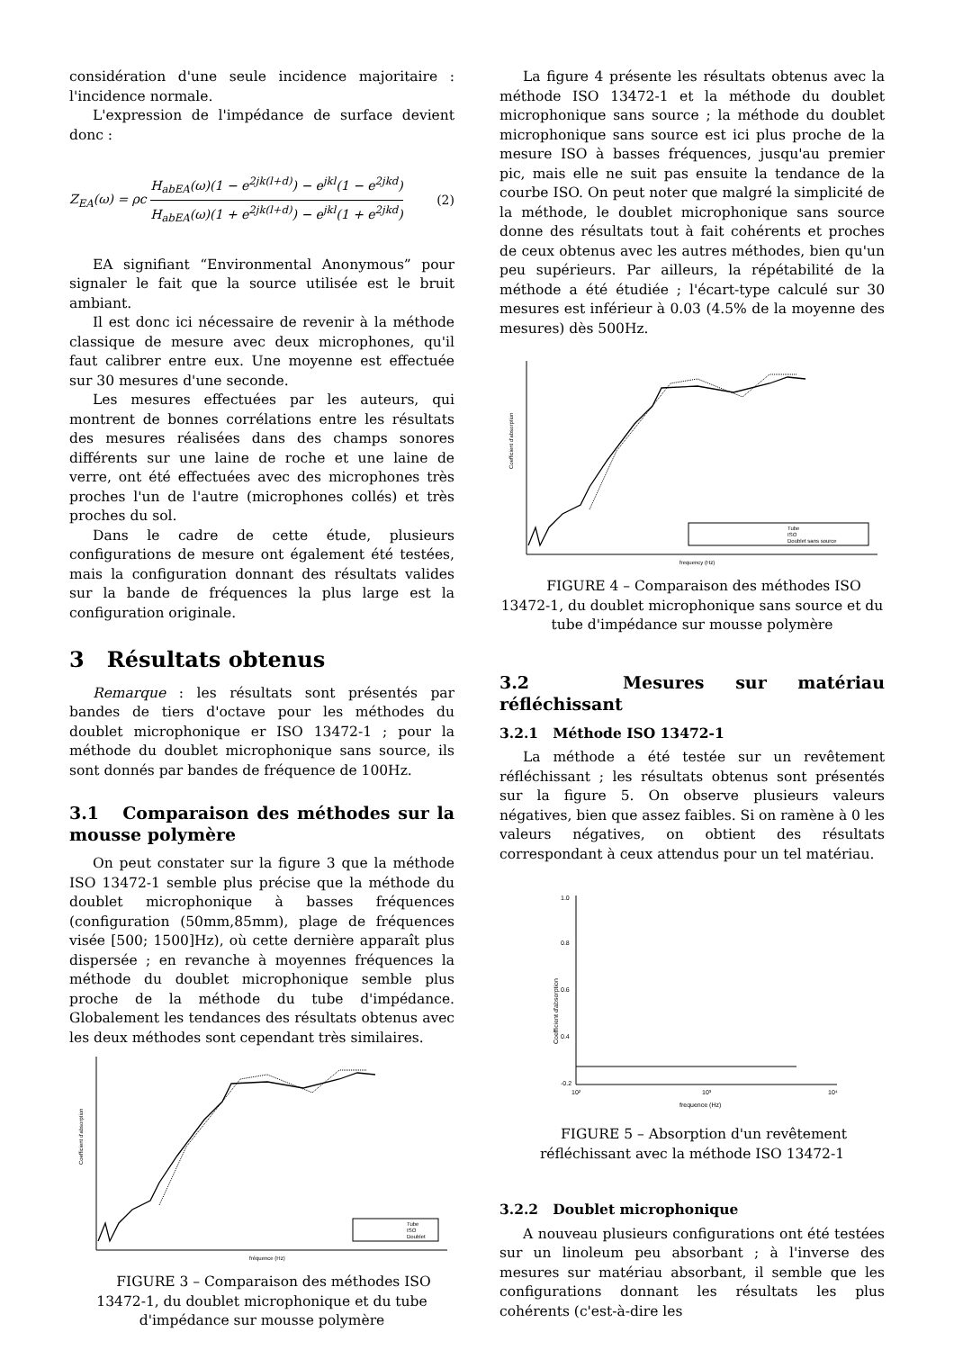considération d'une seule incidence majoritaire : l'incidence normale.
L'expression de l'impédance de surface devient donc :
Z<sub>EA</sub>(ω) = ρc H<sub>abEA</sub>(ω)(1 − e<sup>2jk(l+d)</sup>) − e<sup>jkl</sup>(1 − e<sup>2jkd</sup>) H<sub>abEA</sub>(ω)(1 + e<sup>2jk(l+d)</sup>) − e<sup>jkl</sup>(1 + e<sup>2jkd</sup>) (2)
EA signifiant “Environmental Anonymous” pour signaler le fait que la source utilisée est le bruit ambiant.
Il est donc ici nécessaire de revenir à la méthode classique de mesure avec deux microphones, qu'il faut calibrer entre eux. Une moyenne est effectuée sur 30 mesures d'une seconde.
Les mesures effectuées par les auteurs, qui montrent de bonnes corrélations entre les résultats des mesures réalisées dans des champs sonores différents sur une laine de roche et une laine de verre, ont été effectuées avec des microphones très proches l'un de l'autre (microphones collés) et très proches du sol.
Dans le cadre de cette étude, plusieurs configurations de mesure ont également été testées, mais la configuration donnant des résultats valides sur la bande de fréquences la plus large est la configuration originale.
3 Résultats obtenus
Remarque : les résultats sont présentés par bandes de tiers d'octave pour les méthodes du doublet microphonique er ISO 13472-1 ; pour la méthode du doublet microphonique sans source, ils sont donnés par bandes de fréquence de 100Hz.
3.1 Comparaison des méthodes sur la mousse polymère
On peut constater sur la figure 3 que la méthode ISO 13472-1 semble plus précise que la méthode du doublet microphonique à basses fréquences (configuration (50mm,85mm), plage de fréquences visée [500; 1500]Hz), où cette dernière apparaît plus dispersée ; en revanche à moyennes fréquences la méthode du doublet microphonique semble plus proche de la méthode du tube d'impédance. Globalement les tendances des résultats obtenus avec les deux méthodes sont cependant très similaires.
Coefficient d'absorption
fréquence (Hz)
Tube
ISO
Doublet
FIGURE 3 – Comparaison des méthodes ISO 13472-1, du doublet microphonique et du tube d'impédance sur mousse polymère
La figure 4 présente les résultats obtenus avec la méthode ISO 13472-1 et la méthode du doublet microphonique sans source ; la méthode du doublet microphonique sans source est ici plus proche de la mesure ISO à basses fréquences, jusqu'au premier pic, mais elle ne suit pas ensuite la tendance de la courbe ISO. On peut noter que malgré la simplicité de la méthode, le doublet microphonique sans source donne des résultats tout à fait cohérents et proches de ceux obtenus avec les autres méthodes, bien qu'un peu supérieurs. Par ailleurs, la répétabilité de la méthode a été étudiée ; l'écart-type calculé sur 30 mesures est inférieur à 0.03 (4.5% de la moyenne des mesures) dès 500Hz.
Coefficient d'absorption
frequency (Hz)
Tube
ISO
Doublet sans source
FIGURE 4 – Comparaison des méthodes ISO 13472-1, du doublet microphonique sans source et du tube d'impédance sur mousse polymère
3.2 Mesures sur matériau réfléchissant
3.2.1 Méthode ISO 13472-1
La méthode a été testée sur un revêtement réfléchissant ; les résultats obtenus sont présentés sur la figure 5. On observe plusieurs valeurs négatives, bien que assez faibles. Si on ramène à 0 les valeurs négatives, on obtient des résultats correspondant à ceux attendus pour un tel matériau.
1.0
0.8
0.6
0.4
-0.2
Coefficient d'absorption
10²
10³
10⁴
frequence (Hz)
FIGURE 5 – Absorption d'un revêtement réfléchissant avec la méthode ISO 13472-1
3.2.2 Doublet microphonique
A nouveau plusieurs configurations ont été testées sur un linoleum peu absorbant ; à l'inverse des mesures sur matériau absorbant, il semble que les configurations donnant les résultats les plus cohérents (c'est-à-dire les